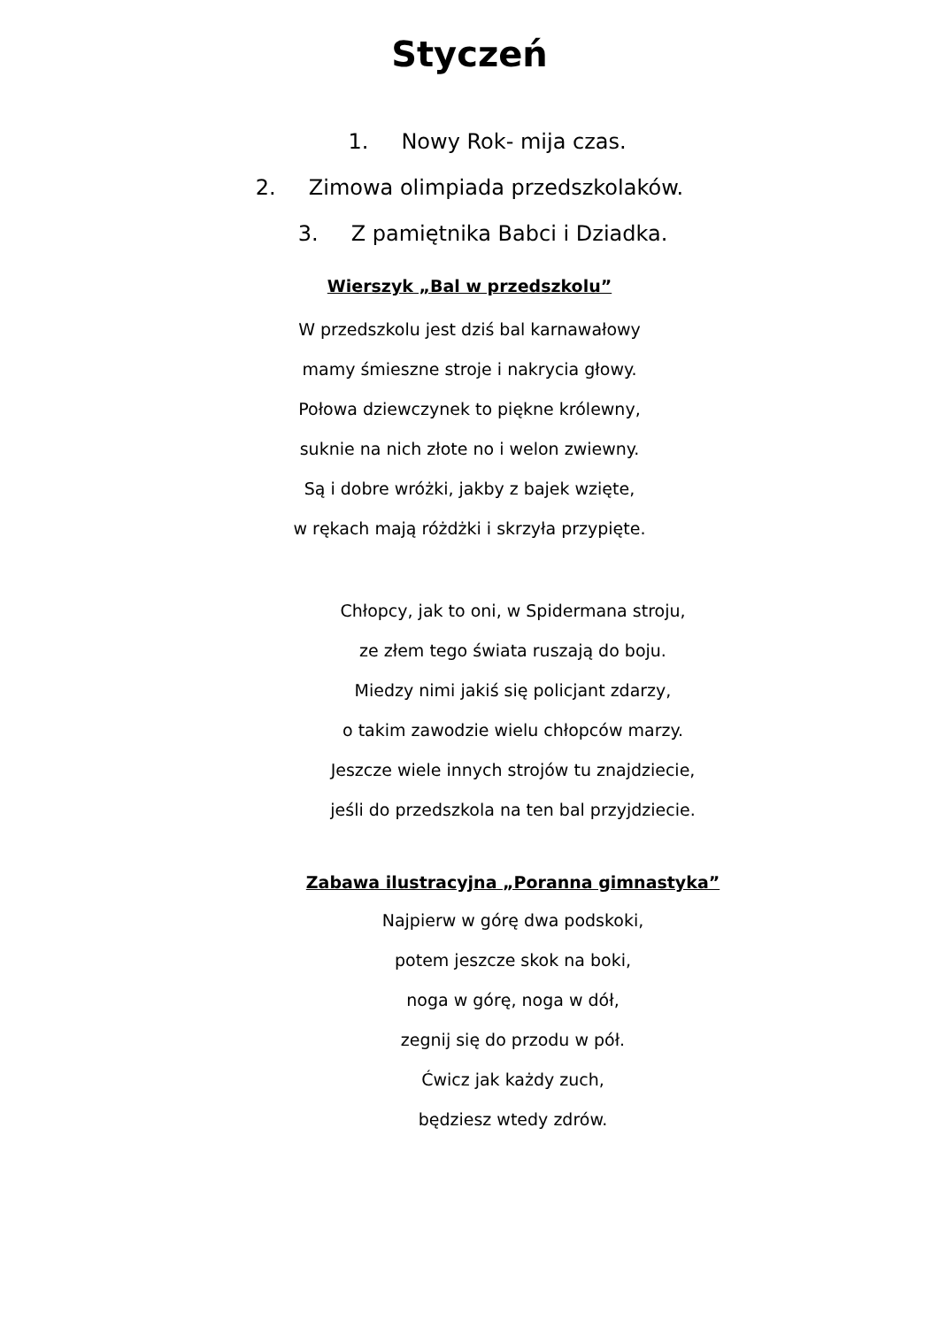Styczeń
1. Nowy Rok- mija czas.
2. Zimowa olimpiada przedszkolaków.
3. Z pamiętnika Babci i Dziadka.
Wierszyk „Bal w przedszkolu”
W przedszkolu jest dziś bal karnawałowy
mamy śmieszne stroje i nakrycia głowy.
Połowa dziewczynek to piękne królewny,
suknie na nich złote no i welon zwiewny.
Są i dobre wróżki, jakby z bajek wzięte,
w rękach mają różdżki i skrzyła przypięte.
Chłopcy, jak to oni, w Spidermana stroju,
ze złem tego świata ruszają do boju.
Miedzy nimi jakiś się policjant zdarzy,
o takim zawodzie wielu chłopców marzy.
Jeszcze wiele innych strojów tu znajdziecie,
jeśli do przedszkola na ten bal przyjdziecie.
Zabawa ilustracyjna „Poranna gimnastyka”
Najpierw w górę dwa podskoki,
potem jeszcze skok na boki,
noga w górę, noga w dół,
zegnij się do przodu w pół.
Ćwicz jak każdy zuch,
będziesz wtedy zdrów.